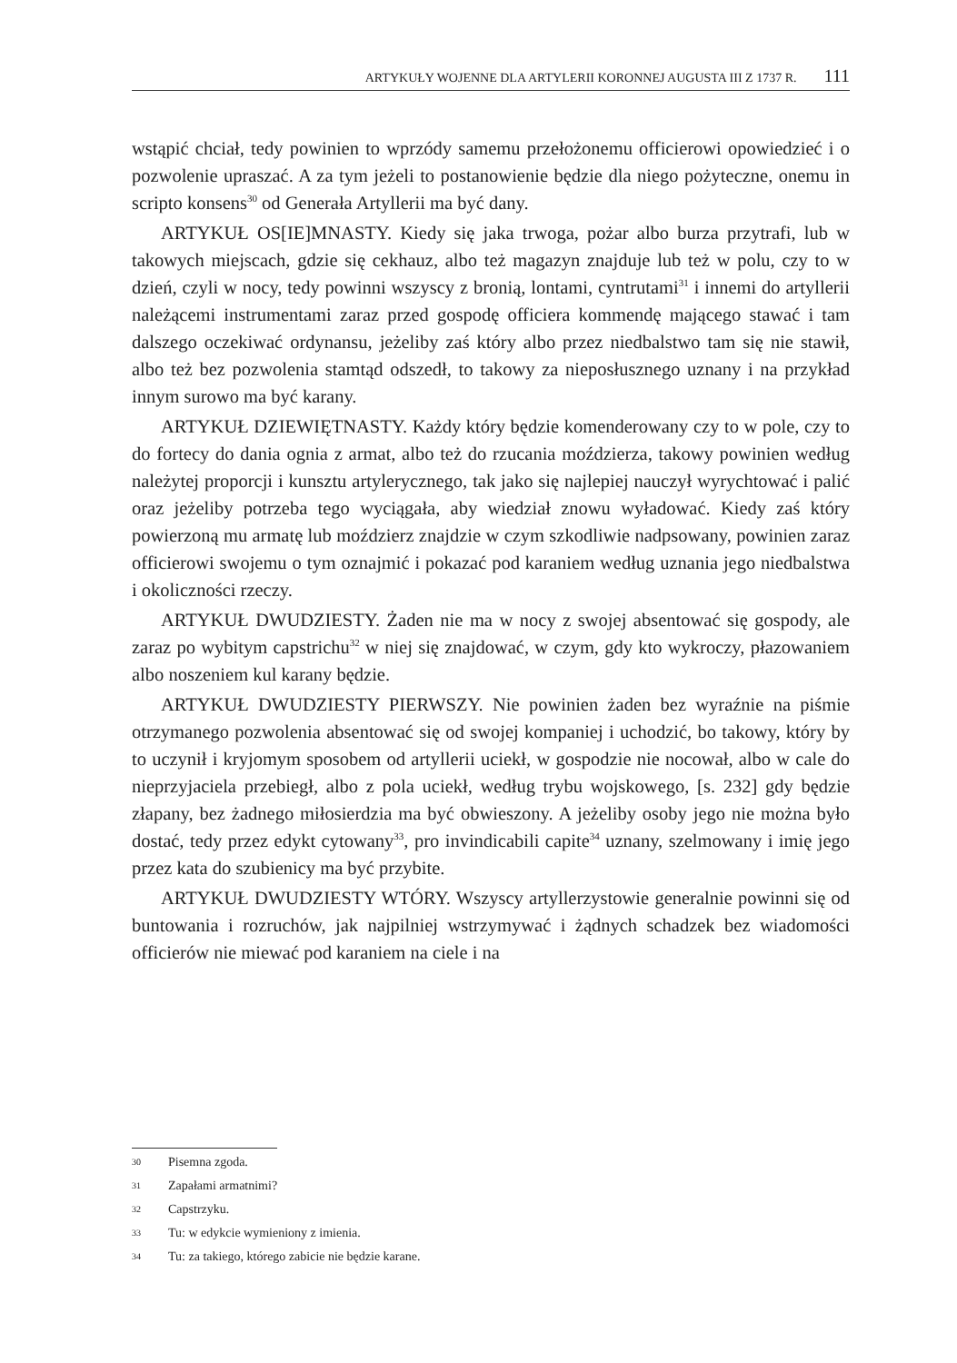ARTYKUŁY WOJENNE DLA ARTYLERII KORONNEJ AUGUSTA III Z 1737 R. 111
wstąpić chciał, tedy powinien to wprzódy samemu przełożonemu officierowi opowiedzieć i o pozwolenie upraszać. A za tym jeżeli to postanowienie będzie dla niego pożyteczne, onemu in scripto konsens<sup>30</sup> od Generała Artyllerii ma być dany.
ARTYKUŁ OS[IE]MNASTY. Kiedy się jaka trwoga, pożar albo burza przytrafi, lub w takowych miejscach, gdzie się cekhauz, albo też magazyn znajduje lub też w polu, czy to w dzień, czyli w nocy, tedy powinni wszyscy z bronią, lontami, cyntrutami<sup>31</sup> i innemi do artyllerii należącemi instrumentami zaraz przed gospodę officiera kommendę mającego stawać i tam dalszego oczekiwać ordynansu, jeżeliby zaś który albo przez niedbalstwo tam się nie stawił, albo też bez pozwolenia stamtąd odszedł, to takowy za nieposłusznego uznany i na przykład innym surowo ma być karany.
ARTYKUŁ DZIEWIĘTNASTY. Każdy który będzie komenderowany czy to w pole, czy to do fortecy do dania ognia z armat, albo też do rzucania moździerza, takowy powinien według należytej proporcji i kunsztu artylerycznego, tak jako się najlepiej nauczył wyrychtować i palić oraz jeżeliby potrzeba tego wyciągała, aby wiedział znowu wyładować. Kiedy zaś który powierzoną mu armatę lub moździerz znajdzie w czym szkodliwie nadpsowany, powinien zaraz officierowi swojemu o tym oznajmić i pokazać pod karaniem według uznania jego niedbalstwa i okoliczności rzeczy.
ARTYKUŁ DWUDZIESTY. Żaden nie ma w nocy z swojej absentować się gospody, ale zaraz po wybitym capstrichu<sup>32</sup> w niej się znajdować, w czym, gdy kto wykroczy, płazowaniem albo noszeniem kul karany będzie.
ARTYKUŁ DWUDZIESTY PIERWSZY. Nie powinien żaden bez wyraźnie na piśmie otrzymanego pozwolenia absentować się od swojej kompaniej i uchodzić, bo takowy, który by to uczynił i kryjomym sposobem od artyllerii uciekł, w gospodzie nie nocował, albo w cale do nieprzyjaciela przebiegł, albo z pola uciekł, według trybu wojskowego, [s. 232] gdy będzie złapany, bez żadnego miłosierdzia ma być obwieszony. A jeżeliby osoby jego nie można było dostać, tedy przez edykt cytowany<sup>33</sup>, pro invindicabili capite<sup>34</sup> uznany, szelmowany i imię jego przez kata do szubienicy ma być przybite.
ARTYKUŁ DWUDZIESTY WTÓRY. Wszyscy artyllerzystowie generalnie powinni się od buntowania i rozruchów, jak najpilniej wstrzymywać i żądnych schadzek bez wiadomości officierów nie miewać pod karaniem na ciele i na
30 Pisemna zgoda.
31 Zapałami armatnimi?
32 Capstrzyku.
33 Tu: w edykcie wymieniony z imienia.
34 Tu: za takiego, którego zabicie nie będzie karane.